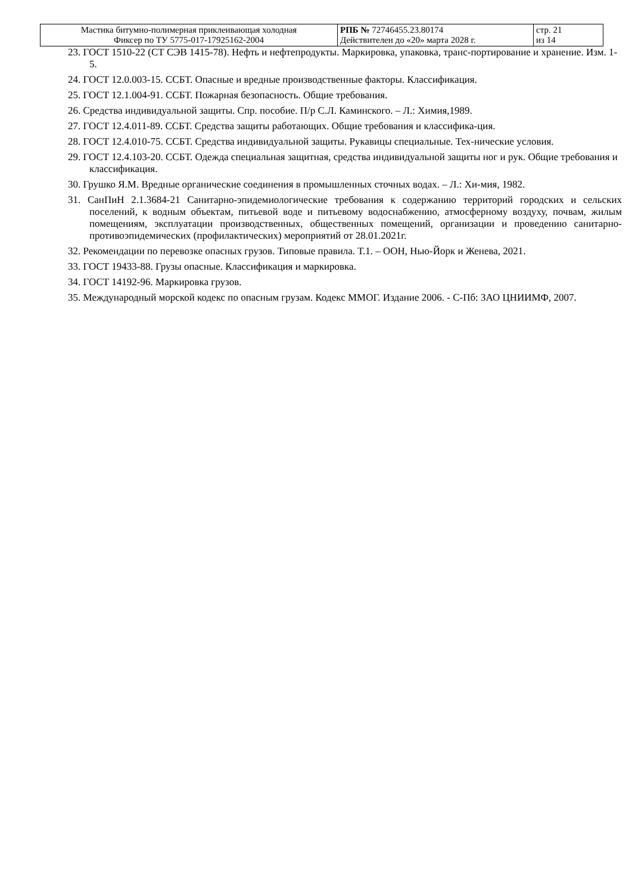| Мастика битумно-полимерная приклеивающая холодная Фиксер по ТУ 5775-017-17925162-2004 | РПБ № 72746455.23.80174 Действителен до «20» марта 2028 г. | стр. 21 из 14 |
23. ГОСТ 1510-22 (СТ СЭВ 1415-78). Нефть и нефтепродукты. Маркировка, упаковка, транс-портирование и хранение. Изм. 1-5.
24. ГОСТ 12.0.003-15. ССБТ. Опасные и вредные производственные факторы. Классификация.
25. ГОСТ 12.1.004-91. ССБТ. Пожарная безопасность. Общие требования.
26. Средства индивидуальной защиты. Спр. пособие. П/р С.Л. Каминского. – Л.: Химия,1989.
27. ГОСТ 12.4.011-89. ССБТ. Средства защиты работающих. Общие требования и классифика-ция.
28. ГОСТ 12.4.010-75. ССБТ. Средства индивидуальной защиты. Рукавицы специальные. Тех-нические условия.
29. ГОСТ 12.4.103-20. ССБТ. Одежда специальная защитная, средства индивидуальной защиты ног и рук. Общие требования и классификация.
30. Грушко Я.М. Вредные органические соединения в промышленных сточных водах. – Л.: Хи-мия, 1982.
31. СанПиН 2.1.3684-21 Санитарно-эпидемиологические требования к содержанию территорий городских и сельских поселений, к водным объектам, питьевой воде и питьевому водоснабжению, атмосферному воздуху, почвам, жилым помещениям, эксплуатации производственных, общественных помещений, организации и проведению санитарно-противоэпидемических (профилактических) мероприятий от 28.01.2021г.
32. Рекомендации по перевозке опасных грузов. Типовые правила. Т.1. – ООН, Нью-Йорк и Женева, 2021.
33. ГОСТ 19433-88. Грузы опасные. Классификация и маркировка.
34. ГОСТ 14192-96. Маркировка грузов.
35. Международный морской кодекс по опасным грузам. Кодекс ММОГ. Издание 2006. - С-Пб: ЗАО ЦНИИМФ, 2007.